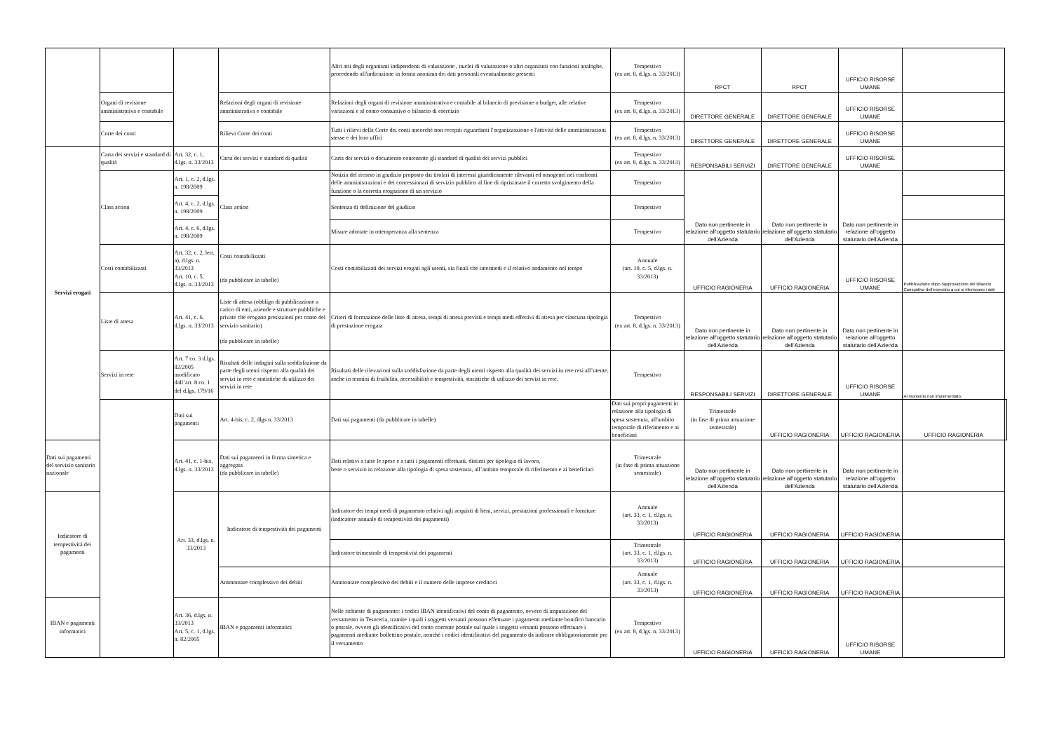| | | | | Altri atti degli organismi indipendenti di valutazione , nuclei di valutazione o altri organismi con funzioni analoghe, procedendo all'indicazione in forma anonima dei dati personali eventualmente presenti | Tempestivo (ex art. 8, d.lgs. n. 33/2013) | RPCT | RPCT | UFFICIO RISORSE UMANE | | |
| | Organi di revisione amministrativa e contabile | | Relazioni degli organi di revisione amministrativa e contabile | Relazioni degli organi di revisione amministrativa e contabile al bilancio di previsione o budget, alle relative variazioni e al conto consuntivo o bilancio di esercizio | Tempestivo (ex art. 8, d.lgs. n. 33/2013) | DIRETTORE GENERALE | DIRETTORE GENERALE | UFFICIO RISORSE UMANE | | |
| | Corte dei conti | | Rilievi Corte dei conti | Tutti i rilievi della Corte dei conti ancorchè non recepiti riguardanti l'organizzazione e l'attività delle amministrazioni stesse e dei loro uffici | Tempestivo (ex art. 8, d.lgs. n. 33/2013) | DIRETTORE GENERALE | DIRETTORE GENERALE | UFFICIO RISORSE UMANE | | |
| Servizi erogati | Carta dei servizi e standard di qualità | Art. 32, c. 1, d.lgs. n. 33/2013 | Carta dei servizi e standard di qualità | Carta dei servizi o documento contenente gli standard di qualità dei servizi pubblici | Tempestivo (ex art. 8, d.lgs. n. 33/2013) | RESPONSABILI SERVIZI | DIRETTORE GENERALE | UFFICIO RISORSE UMANE | | |
| | Class action | Art. 1, c. 2, d.lgs. n. 198/2009 | Class action | Notizia del ricorso in giudizio proposto dai titolari di interessi giuridicamente rilevanti ed omogenei nei confronti delle amministrazioni e dei concessionari di servizio pubblico al fine di ripristinare il corretto svolgimento della funzione o la corretta erogazione di un servizio | Tempestivo | Dato non pertinente in relazione all'oggetto statutario dell'Azienda | Dato non pertinente in relazione all'oggetto statutario dell'Azienda | Dato non pertinente in relazione all'oggetto statutario dell'Azienda | | |
| | | Art. 4, c. 2, d.lgs. n. 198/2009 | | Sentenza di definizione del giudizio | Tempestivo | | | | | |
| | | Art. 4, c. 6, d.lgs. n. 198/2009 | | Misure adottate in ottemperanza alla sentenza | Tempestivo | | | | | |
| | Costi contabilizzati | Art. 32, c. 2, lett. a), d.lgs. n. 33/2013 Art. 10, c. 5, d.lgs. n. 33/2013 | Costi contabilizzati (da pubblicare in tabelle) | Costi contabilizzati dei servizi erogati agli utenti, sia finali che intermedi e il relativo andamento nel tempo | Annuale (art. 10, c. 5, d.lgs. n. 33/2013) | UFFICIO RAGIONERIA | UFFICIO RAGIONERIA | UFFICIO RISORSE UMANE | Pubblicazione dopo l'approvazione del Bilancio Consuntivo dell'esercizio a cui si riferiscono i dati | |
| | Liste di attesa | Art. 41, c. 6, d.lgs. n. 33/2013 | Liste di attesa (obbligo di pubblicazione a carico di enti, aziende e strutture pubbliche e private che erogano prestazioni per conto del servizio sanitario) (da pubblicare in tabelle) | Criteri di formazione delle liste di attesa, tempi di attesa previsti e tempi medi effettivi di attesa per ciascuna tipologia di prestazione erogata | Tempestivo (ex art. 8, d.lgs. n. 33/2013) | Dato non pertinente in relazione all'oggetto statutario dell'Azienda | Dato non pertinente in relazione all'oggetto statutario dell'Azienda | Dato non pertinente in relazione all'oggetto statutario dell'Azienda | | |
| | Servizi in rete | Art. 7 co. 3 d.lgs. 82/2005 modificato dall’art. 8 co. 1 del d.lgs. 179/16 | Risultati delle indagini sulla soddisfazione da parte degli utenti rispetto alla qualità dei servizi in rete e statistiche di utilizzo dei servizi in rete | Risultati delle rilevazioni sulla soddisfazione da parte degli utenti rispetto alla qualità dei servizi in rete resi all’utente, anche in termini di fruibilità, accessibilità e tempestività, statistiche di utilizzo dei servizi in rete. | Tempestivo | RESPONSABILI SERVIZI | DIRETTORE GENERALE | UFFICIO RISORSE UMANE | Al momento non implementato. | |
| | | Dati sui pagamenti | Art. 4-bis, c. 2, dlgs n. 33/2013 | Dati sui pagamenti (da pubblicare in tabelle) | Dati sui propri pagamenti in relazione alla tipologia di spesa sostenuta, all'ambito temporale di riferimento e ai beneficiari | Trimestrale (in fase di prima attuazione semestrale) | UFFICIO RAGIONERIA | UFFICIO RAGIONERIA | UFFICIO RAGIONERIA | |
| Dati sui pagamenti del servizio sanitario nazionale | | Art. 41, c. 1-bis, d.lgs. n. 33/2013 | Dati sui pagamenti in forma sintetica e aggregata (da pubblicare in tabelle) | Dati relativi a tutte le spese e a tutti i pagamenti effettuati, distinti per tipologia di lavoro, bene o servizio in relazione alla tipologia di spesa sostenuta, all’ambito temporale di riferimento e ai beneficiari | Trimestrale (in fase di prima attuazione semestrale) | Dato non pertinente in relazione all'oggetto statutario dell'Azienda | Dato non pertinente in relazione all'oggetto statutario dell'Azienda | Dato non pertinente in relazione all'oggetto statutario dell'Azienda | | |
| Indicatore di tempestività dei pagamenti | | Art. 33, d.lgs. n. 33/2013 | Indicatore di tempestività dei pagamenti | Indicatore dei tempi medi di pagamento relativi agli acquisti di beni, servizi, prestazioni professionali e forniture (indicatore annuale di tempestività dei pagamenti) | Annuale (art. 33, c. 1, d.lgs. n. 33/2013) | UFFICIO RAGIONERIA | UFFICIO RAGIONERIA | UFFICIO RAGIONERIA | | |
| | | | | Indicatore trimestrale di tempestività dei pagamenti | Trimestrale (art. 33, c. 1, d.lgs. n. 33/2013) | UFFICIO RAGIONERIA | UFFICIO RAGIONERIA | UFFICIO RAGIONERIA | | |
| | | | Ammontare complessivo dei debiti | Ammontare complessivo dei debiti e il numero delle imprese creditrici | Annuale (art. 33, c. 1, d.lgs. n. 33/2013) | UFFICIO RAGIONERIA | UFFICIO RAGIONERIA | UFFICIO RAGIONERIA | | |
| IBAN e pagamenti informatici | | Art. 36, d.lgs. n. 33/2013 Art. 5, c. 1, d.lgs. n. 82/2005 | IBAN e pagamenti informatici | Nelle richieste di pagamento: i codici IBAN identificativi del conto di pagamento, ovvero di imputazione del versamento in Tesoreria, tramite i quali i soggetti versanti possono effettuare i pagamenti mediante bonifico bancario o postale, ovvero gli identificativi del conto corrente postale sul quale i soggetti versanti possono effettuare i pagamenti mediante bollettino postale, nonchè i codici identificativi del pagamento da indicare obbligatoriamente per il versamento | Tempestivo (ex art. 8, d.lgs. n. 33/2013) | UFFICIO RAGIONERIA | UFFICIO RAGIONERIA | UFFICIO RISORSE UMANE | | |